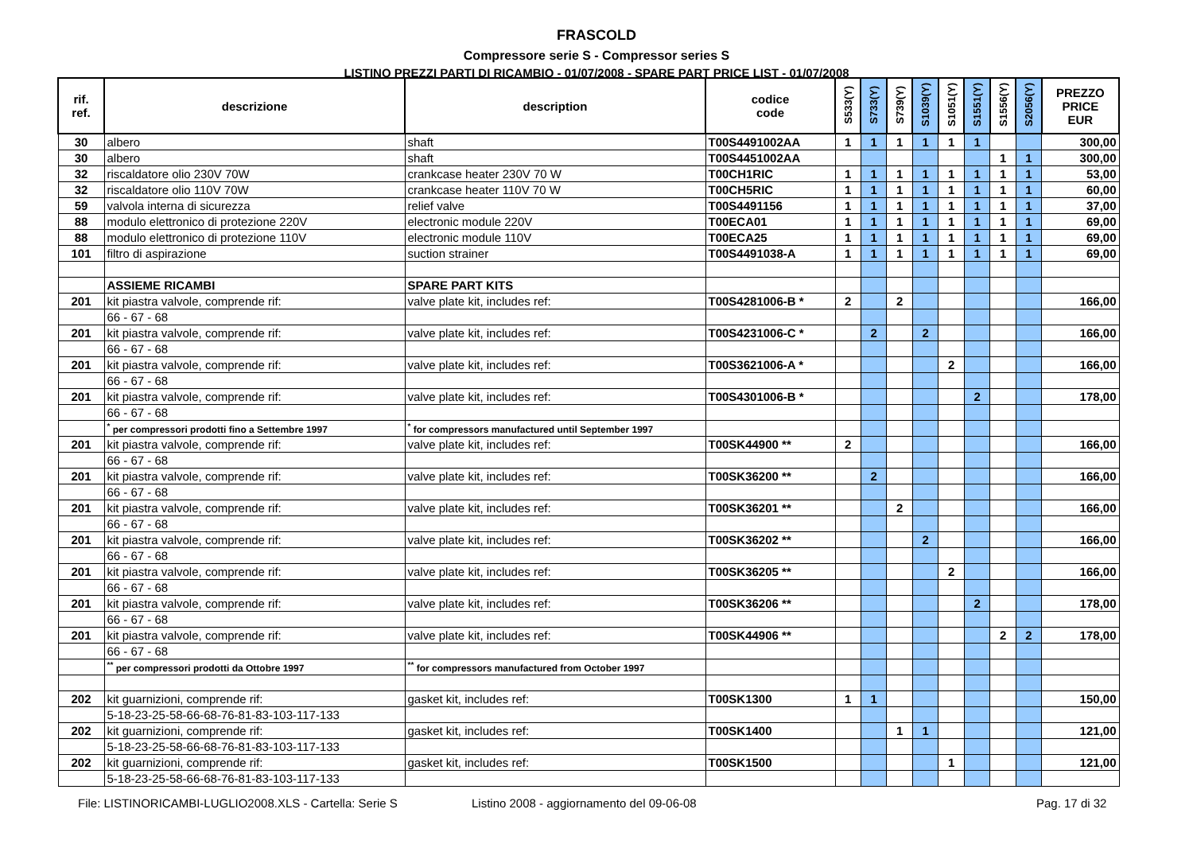FRASCOLD
Compressore serie S - Compressor series S
LISTINO PREZZI PARTI DI RICAMBIO - 01/07/2008 - SPARE PART PRICE LIST - 01/07/2008
| rif. ref. | descrizione | description | codice code | S533(Y) | S733(Y) | S739(Y) | S1039(Y) | S1051(Y) | S1551(Y) | S1556(Y) | S2056(Y) | PREZZO PRICE EUR |
| --- | --- | --- | --- | --- | --- | --- | --- | --- | --- | --- | --- | --- |
| 30 | albero | shaft | T00S4491002AA | 1 | 1 | 1 | 1 | 1 | 1 | | | 300,00 |
| 30 | albero | shaft | T00S4451002AA | | | | | | | 1 | 1 | 300,00 |
| 32 | riscaldatore olio 230V 70W | crankcase heater 230V 70 W | T00CH1RIC | 1 | 1 | 1 | 1 | 1 | 1 | 1 | 1 | 53,00 |
| 32 | riscaldatore olio 110V 70W | crankcase heater 110V 70 W | T00CH5RIC | 1 | 1 | 1 | 1 | 1 | 1 | 1 | 1 | 60,00 |
| 59 | valvola interna di sicurezza | relief valve | T00S4491156 | 1 | 1 | 1 | 1 | 1 | 1 | 1 | 1 | 37,00 |
| 88 | modulo elettronico di protezione 220V | electronic module 220V | T00ECA01 | 1 | 1 | 1 | 1 | 1 | 1 | 1 | 1 | 69,00 |
| 88 | modulo elettronico di protezione 110V | electronic module 110V | T00ECA25 | 1 | 1 | 1 | 1 | 1 | 1 | 1 | 1 | 69,00 |
| 101 | filtro di aspirazione | suction strainer | T00S4491038-A | 1 | 1 | 1 | 1 | 1 | 1 | 1 | 1 | 69,00 |
| | ASSIEME RICAMBI | SPARE PART KITS | | | | | | | | | | |
| 201 | kit piastra valvole, comprende rif: | valve plate kit, includes ref: | T00S4281006-B * | 2 | | 2 | | | | | | 166,00 |
| | 66 - 67 - 68 | | | | | | | | | | | |
| 201 | kit piastra valvole, comprende rif: | valve plate kit, includes ref: | T00S4231006-C * | | 2 | | 2 | | | | | 166,00 |
| | 66 - 67 - 68 | | | | | | | | | | | |
| 201 | kit piastra valvole, comprende rif: | valve plate kit, includes ref: | T00S3621006-A * | | | | | 2 | | | | 166,00 |
| | 66 - 67 - 68 | | | | | | | | | | | |
| 201 | kit piastra valvole, comprende rif: | valve plate kit, includes ref: | T00S4301006-B * | | | | | | 2 | | | 178,00 |
| | 66 - 67 - 68 | | | | | | | | | | | |
| | <sup>*</sup> per compressori prodotti fino a Settembre 1997 | <sup>*</sup> for compressors manufactured until September 1997 | | | | | | | | | | |
| 201 | kit piastra valvole, comprende rif: | valve plate kit, includes ref: | T00SK44900 ** | 2 | | | | | | | | 166,00 |
| | 66 - 67 - 68 | | | | | | | | | | | |
| 201 | kit piastra valvole, comprende rif: | valve plate kit, includes ref: | T00SK36200 ** | | 2 | | | | | | | 166,00 |
| | 66 - 67 - 68 | | | | | | | | | | | |
| 201 | kit piastra valvole, comprende rif: | valve plate kit, includes ref: | T00SK36201 ** | | | 2 | | | | | | 166,00 |
| | 66 - 67 - 68 | | | | | | | | | | | |
| 201 | kit piastra valvole, comprende rif: | valve plate kit, includes ref: | T00SK36202 ** | | | | 2 | | | | | 166,00 |
| | 66 - 67 - 68 | | | | | | | | | | | |
| 201 | kit piastra valvole, comprende rif: | valve plate kit, includes ref: | T00SK36205 ** | | | | | 2 | | | | 166,00 |
| | 66 - 67 - 68 | | | | | | | | | | | |
| 201 | kit piastra valvole, comprende rif: | valve plate kit, includes ref: | T00SK36206 ** | | | | | | 2 | | | 178,00 |
| | 66 - 67 - 68 | | | | | | | | | | | |
| 201 | kit piastra valvole, comprende rif: | valve plate kit, includes ref: | T00SK44906 ** | | | | | | | 2 | 2 | 178,00 |
| | 66 - 67 - 68 | | | | | | | | | | | |
| | <sup>**</sup> per compressori prodotti da Ottobre 1997 | <sup>**</sup> for compressors manufactured from October 1997 | | | | | | | | | | |
| 202 | kit guarnizioni, comprende rif: | gasket kit, includes ref: | T00SK1300 | 1 | 1 | | | | | | | 150,00 |
| | 5-18-23-25-58-66-68-76-81-83-103-117-133 | | | | | | | | | | | |
| 202 | kit guarnizioni, comprende rif: | gasket kit, includes ref: | T00SK1400 | | | 1 | 1 | | | | | 121,00 |
| | 5-18-23-25-58-66-68-76-81-83-103-117-133 | | | | | | | | | | | |
| 202 | kit guarnizioni, comprende rif: | gasket kit, includes ref: | T00SK1500 | | | | | 1 | | | | 121,00 |
| | 5-18-23-25-58-66-68-76-81-83-103-117-133 | | | | | | | | | | | |
File: LISTINORICAMBI-LUGLIO2008.XLS - Cartella: Serie S Listino 2008 - aggiornamento del 09-06-08 Pag. 17 di 32